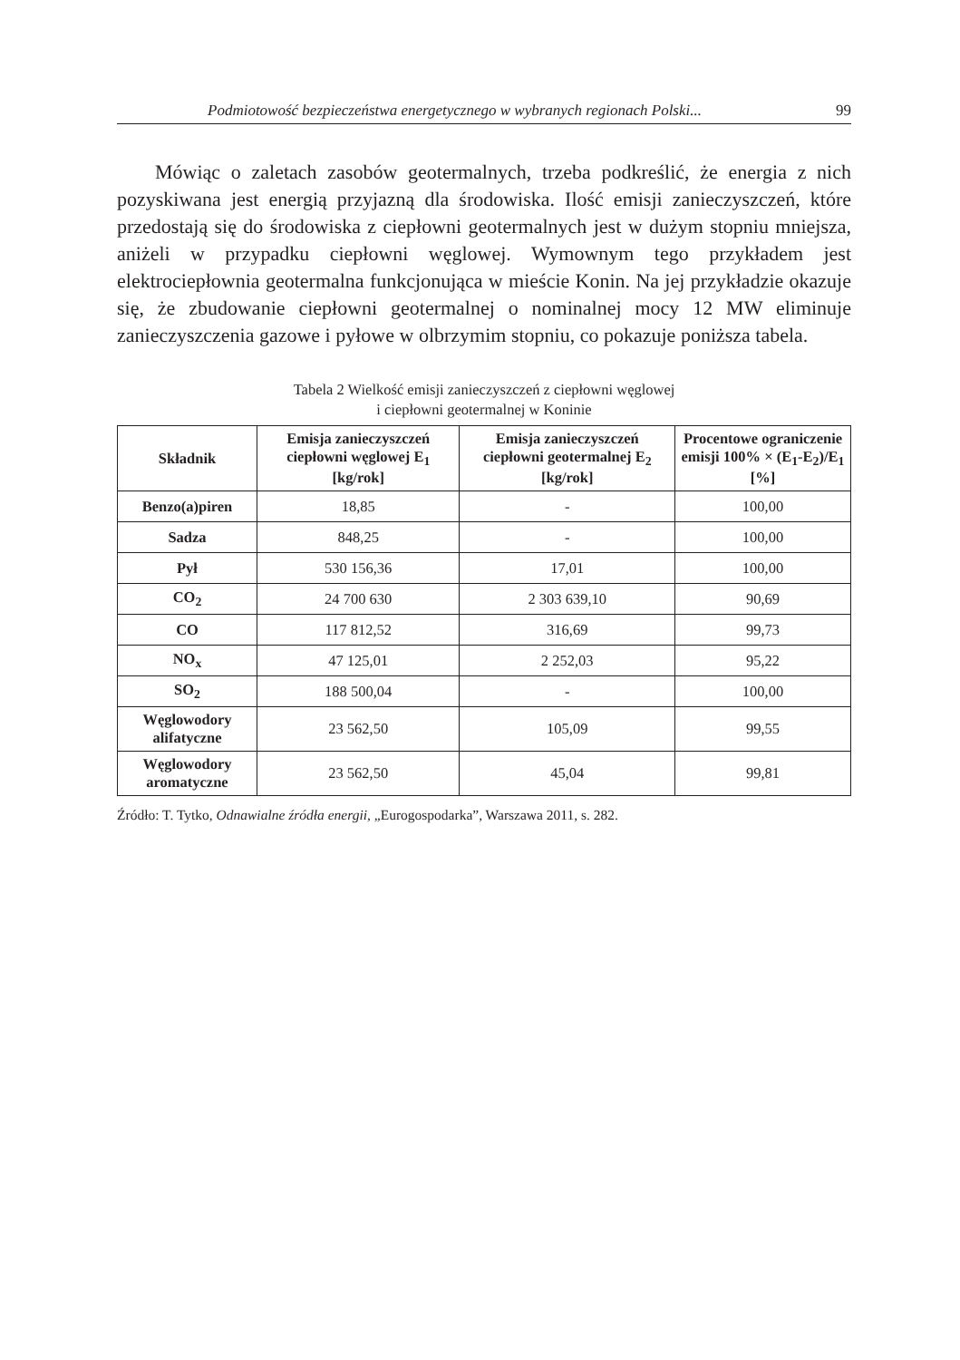Podmiotowość bezpieczeństwa energetycznego w wybranych regionach Polski... 99
Mówiąc o zaletach zasobów geotermalnych, trzeba podkreślić, że energia z nich pozyskiwana jest energią przyjazną dla środowiska. Ilość emisji zanieczyszczeń, które przedostają się do środowiska z ciepłowni geotermalnych jest w dużym stopniu mniejsza, aniżeli w przypadku ciepłowni węglowej. Wymownym tego przykładem jest elektrociepłownia geotermalna funkcjonująca w mieście Konin. Na jej przykładzie okazuje się, że zbudowanie ciepłowni geotermalnej o nominalnej mocy 12 MW eliminuje zanieczyszczenia gazowe i pyłowe w olbrzymim stopniu, co pokazuje poniższa tabela.
Tabela 2 Wielkość emisji zanieczyszczeń z ciepłowni węglowej
i ciepłowni geotermalnej w Koninie
| Składnik | Emisja zanieczyszczeń ciepłowni węglowej E<sub>1</sub> [kg/rok] | Emisja zanieczyszczeń ciepłowni geotermalnej E<sub>2</sub> [kg/rok] | Procentowe ograniczenie emisji 100% × (E<sub>1</sub>-E<sub>2</sub>)/E<sub>1</sub> [%] |
| --- | --- | --- | --- |
| Benzo(a)piren | 18,85 | - | 100,00 |
| Sadza | 848,25 | - | 100,00 |
| Pył | 530 156,36 | 17,01 | 100,00 |
| CO<sub>2</sub> | 24 700 630 | 2 303 639,10 | 90,69 |
| CO | 117 812,52 | 316,69 | 99,73 |
| NO<sub>x</sub> | 47 125,01 | 2 252,03 | 95,22 |
| SO<sub>2</sub> | 188 500,04 | - | 100,00 |
| Węglowodory alifatyczne | 23 562,50 | 105,09 | 99,55 |
| Węglowodory aromatyczne | 23 562,50 | 45,04 | 99,81 |
Źródło: T. Tytko, Odnawialne źródła energii, „Eurogospodarka”, Warszawa 2011, s. 282.